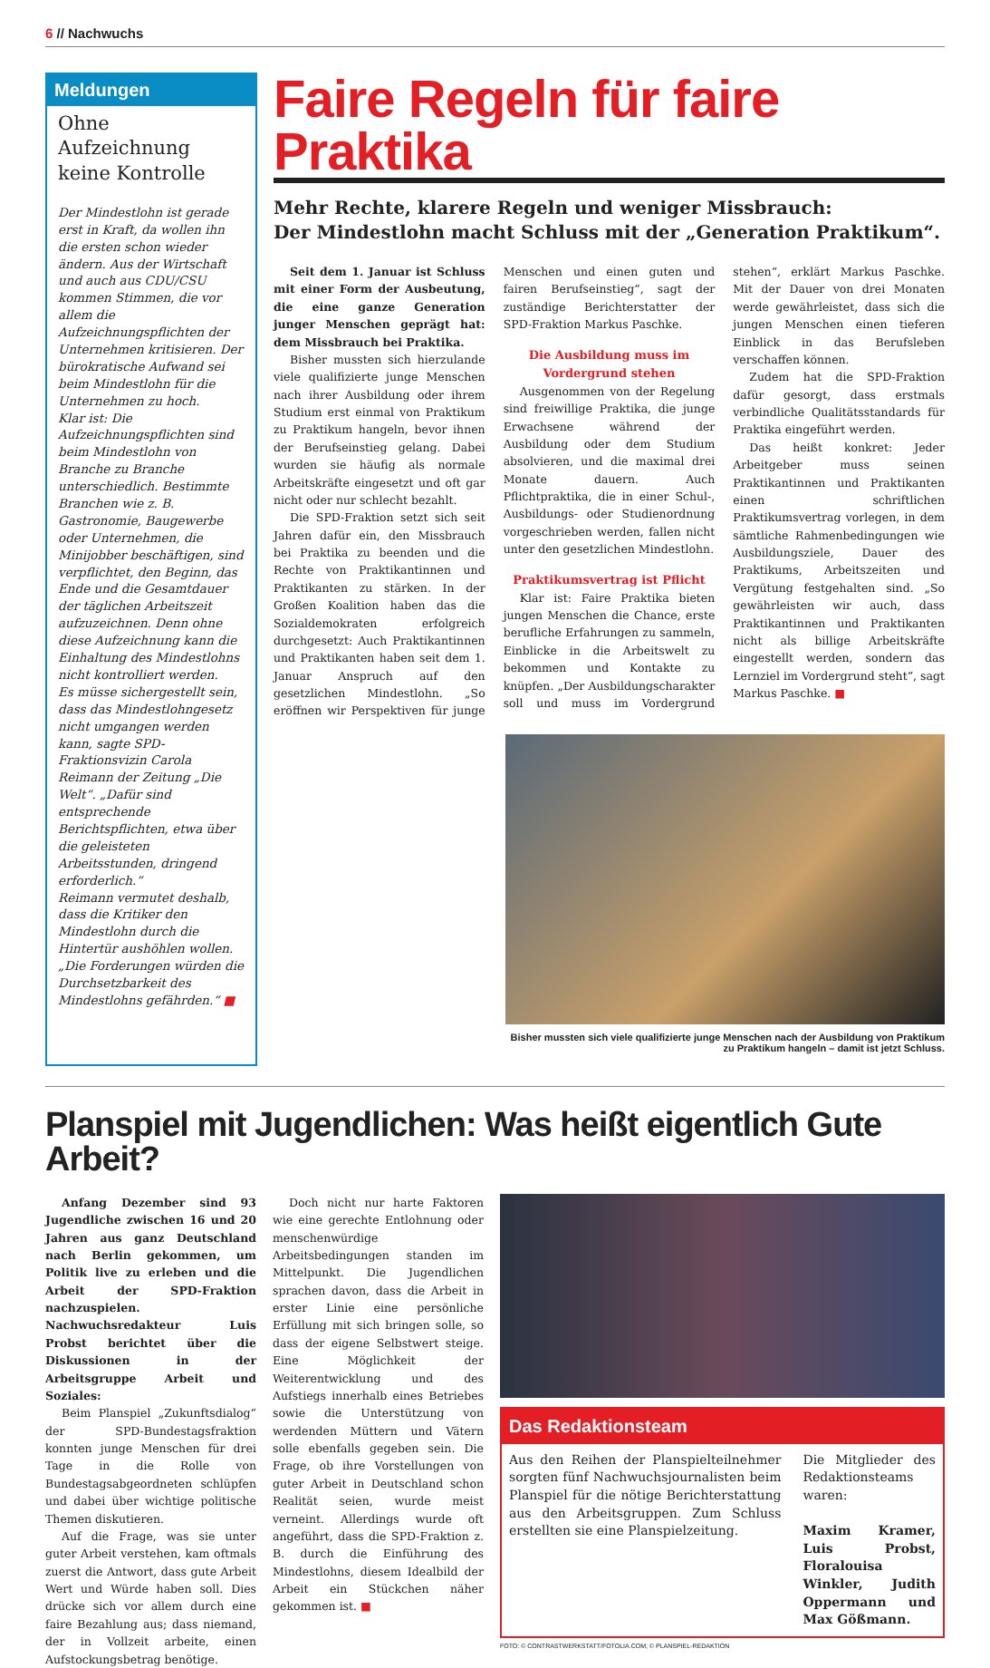6 // Nachwuchs
Meldungen
Ohne Aufzeichnung keine Kontrolle
Der Mindestlohn ist gerade erst in Kraft, da wollen ihn die ersten schon wieder ändern. Aus der Wirtschaft und auch aus CDU/CSU kommen Stimmen, die vor allem die Aufzeichnungspflichten der Unternehmen kritisieren. Der bürokratische Aufwand sei beim Mindestlohn für die Unternehmen zu hoch.
Klar ist: Die Aufzeichnungspflichten sind beim Mindestlohn von Branche zu Branche unterschiedlich. Bestimmte Branchen wie z. B. Gastronomie, Baugewerbe oder Unternehmen, die Minijobber beschäftigen, sind verpflichtet, den Beginn, das Ende und die Gesamtdauer der täglichen Arbeitszeit aufzuzeichnen. Denn ohne diese Aufzeichnung kann die Einhaltung des Mindestlohns nicht kontrolliert werden.
Es müsse sichergestellt sein, dass das Mindestlohngesetz nicht umgangen werden kann, sagte SPD-Fraktionsvizin Carola Reimann der Zeitung „Die Welt“. „Dafür sind entsprechende Berichtspflichten, etwa über die geleisteten Arbeitsstunden, dringend erforderlich.“
Reimann vermutet deshalb, dass die Kritiker den Mindestlohn durch die Hintertür aushöhlen wollen. „Die Forderungen würden die Durchsetzbarkeit des Mindestlohns gefährden.“ ■
Faire Regeln für faire Praktika
Mehr Rechte, klarere Regeln und weniger Missbrauch:
Der Mindestlohn macht Schluss mit der „Generation Praktikum“.
Seit dem 1. Januar ist Schluss mit einer Form der Ausbeutung, die eine ganze Generation junger Menschen geprägt hat: dem Missbrauch bei Praktika.
Bisher mussten sich hierzulande viele qualifizierte junge Menschen nach ihrer Ausbildung oder ihrem Studium erst einmal von Praktikum zu Praktikum hangeln, bevor ihnen der Berufseinstieg gelang. Dabei wurden sie häufig als normale Arbeitskräfte eingesetzt und oft gar nicht oder nur schlecht bezahlt.
Die SPD-Fraktion setzt sich seit Jahren dafür ein, den Missbrauch bei Praktika zu beenden und die Rechte von Praktikantinnen und Praktikanten zu stärken. In der Großen Koalition haben das die Sozialdemokraten erfolgreich durchgesetzt: Auch Praktikantinnen und Praktikanten haben seit dem 1. Januar Anspruch auf den gesetzlichen Mindestlohn. „So eröffnen wir Perspektiven für junge Menschen und einen guten und fairen Berufseinstieg“, sagt der zuständige Berichterstatter der SPD-Fraktion Markus Paschke.
Die Ausbildung muss im Vordergrund stehen
Ausgenommen von der Regelung sind freiwillige Praktika, die junge Erwachsene während der Ausbildung oder dem Studium absolvieren, und die maximal drei Monate dauern. Auch Pflichtpraktika, die in einer Schul-, Ausbildungs- oder Studienordnung vorgeschrieben werden, fallen nicht unter den gesetzlichen Mindestlohn.
Praktikumsvertrag ist Pflicht
Klar ist: Faire Praktika bieten jungen Menschen die Chance, erste berufliche Erfahrungen zu sammeln, Einblicke in die Arbeitswelt zu bekommen und Kontakte zu knüpfen. „Der Ausbildungscharakter soll und muss im Vordergrund stehen“, erklärt Markus Paschke. Mit der Dauer von drei Monaten werde gewährleistet, dass sich die jungen Menschen einen tieferen Einblick in das Berufsleben verschaffen können.
Zudem hat die SPD-Fraktion dafür gesorgt, dass erstmals verbindliche Qualitätsstandards für Praktika eingeführt werden.
Das heißt konkret: Jeder Arbeitgeber muss seinen Praktikantinnen und Praktikanten einen schriftlichen Praktikumsvertrag vorlegen, in dem sämtliche Rahmenbedingungen wie Ausbildungsziele, Dauer des Praktikums, Arbeitszeiten und Vergütung festgehalten sind. „So gewährleisten wir auch, dass Praktikantinnen und Praktikanten nicht als billige Arbeitskräfte eingestellt werden, sondern das Lernziel im Vordergrund steht“, sagt Markus Paschke. ■
Bisher mussten sich viele qualifizierte junge Menschen nach der Ausbildung von Praktikum zu Praktikum hangeln – damit ist jetzt Schluss.
Planspiel mit Jugendlichen: Was heißt eigentlich Gute Arbeit?
Anfang Dezember sind 93 Jugendliche zwischen 16 und 20 Jahren aus ganz Deutschland nach Berlin gekommen, um Politik live zu erleben und die Arbeit der SPD-Fraktion nachzuspielen. Nachwuchsredakteur Luis Probst berichtet über die Diskussionen in der Arbeitsgruppe Arbeit und Soziales:
Beim Planspiel „Zukunftsdialog“ der SPD-Bundestagsfraktion konnten junge Menschen für drei Tage in die Rolle von Bundestagsabgeordneten schlüpfen und dabei über wichtige politische Themen diskutieren.
Auf die Frage, was sie unter guter Arbeit verstehen, kam oftmals zuerst die Antwort, dass gute Arbeit Wert und Würde haben soll. Dies drücke sich vor allem durch eine faire Bezahlung aus; dass niemand, der in Vollzeit arbeite, einen Aufstockungsbetrag benötige.
Doch nicht nur harte Faktoren wie eine gerechte Entlohnung oder menschenwürdige Arbeitsbedingungen standen im Mittelpunkt. Die Jugendlichen sprachen davon, dass die Arbeit in erster Linie eine persönliche Erfüllung mit sich bringen solle, so dass der eigene Selbstwert steige. Eine Möglichkeit der Weiterentwicklung und des Aufstiegs innerhalb eines Betriebes sowie die Unterstützung von werdenden Müttern und Vätern solle ebenfalls gegeben sein. Die Frage, ob ihre Vorstellungen von guter Arbeit in Deutschland schon Realität seien, wurde meist verneint. Allerdings wurde oft angeführt, dass die SPD-Fraktion z. B. durch die Einführung des Mindestlohns, diesem Idealbild der Arbeit ein Stückchen näher gekommen ist. ■
Das Redaktionsteam
Aus den Reihen der Planspielteilnehmer sorgten fünf Nachwuchsjournalisten beim Planspiel für die nötige Berichterstattung aus den Arbeitsgruppen. Zum Schluss erstellten sie eine Planspielzeitung.
Die Mitglieder des Redaktionsteams waren:
Maxim Kramer, Luis Probst, Floralouisa Winkler, Judith Oppermann und Max Gößmann.
FOTO: © CONTRASTWERKSTATT/FOTOLIA.COM; © PLANSPIEL-REDAKTION